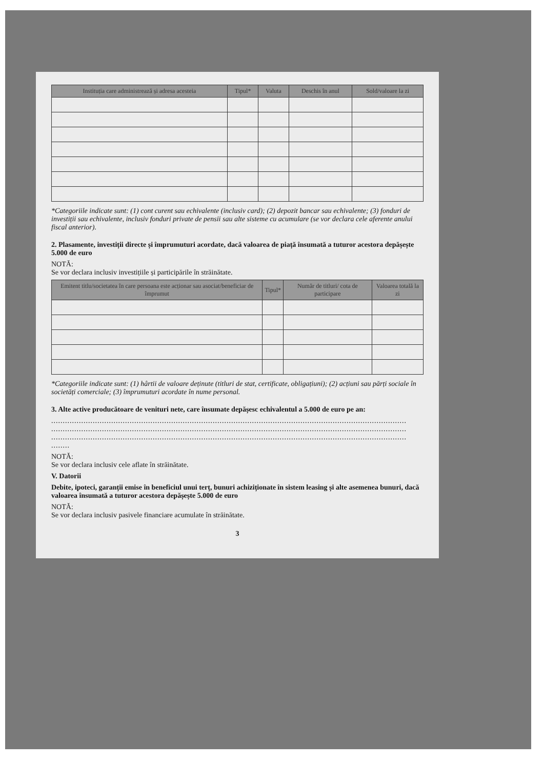| Instituția care administrează și adresa acesteia | Tipul* | Valuta | Deschis în anul | Sold/valoare la zi |
| --- | --- | --- | --- | --- |
*Categoriile indicate sunt: (1) cont curent sau echivalente (inclusiv card); (2) depozit bancar sau echivalente; (3) fonduri de investiții sau echivalente, inclusiv fonduri private de pensii sau alte sisteme cu acumulare (se vor declara cele aferente anului fiscal anterior).
2. Plasamente, investiții directe și împrumuturi acordate, dacă valoarea de piață însumată a tuturor acestora depășește 5.000 de euro
NOTĂ:
Se vor declara inclusiv investițiile și participările în străinătate.
| Emitent titlu/societatea în care persoana este acționar sau asociat/beneficiar de împrumut | Tipul* | Număr de titluri/ cota de participare | Valoarea totală la zi |
| --- | --- | --- | --- |
*Categoriile indicate sunt: (1) hârtii de valoare deținute (titluri de stat, certificate, obligațiuni); (2) acțiuni sau părți sociale în societăți comerciale; (3) împrumuturi acordate în nume personal.
3. Alte active producătoare de venituri nete, care însumate depășesc echivalentul a 5.000 de euro pe an:
..........................................................................................................................................................
..........................................................................................................................................................
..........................................................................................................................................................
........
NOTĂ:
Se vor declara inclusiv cele aflate în străinătate.
V. Datorii
Debite, ipoteci, garanții emise în beneficiul unui terț, bunuri achiziționate în sistem leasing și alte asemenea bunuri, dacă valoarea însumată a tuturor acestora depășește 5.000 de euro
NOTĂ:
Se vor declara inclusiv pasivele financiare acumulate în străinătate.
3